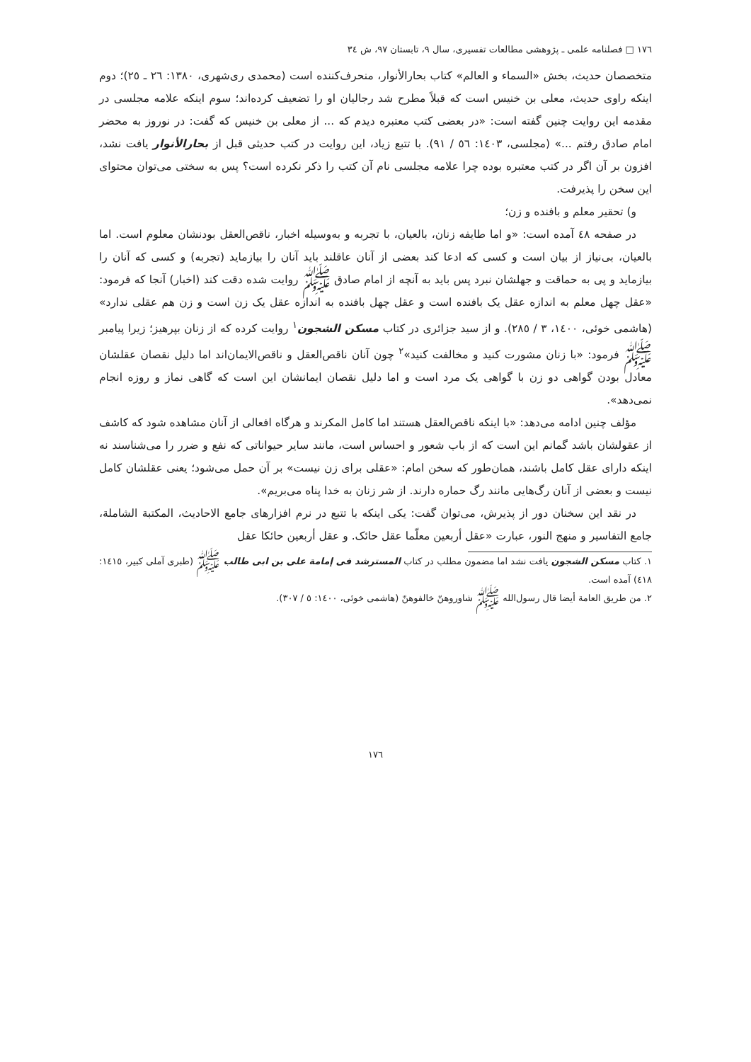١٧٦ □ فصلنامه علمی ـ پژوهشی مطالعات تفسیری، سال ٩، تابستان ٩٧، ش ٣٤
متخصصان حدیث، بخش «السماء و العالم» کتاب بحارالأنوار، منحرف‌کننده است (محمدی ری‌شهری، ١٣٨٠: ٢٦ ـ ٢٥)؛ دوم اینکه راوی حدیث، معلی بن خنیس است که قبلاً مطرح شد رجالیان او را تضعیف کرده‌اند؛ سوم اینکه علامه مجلسی در مقدمه این روایت چنین گفته است: «در بعضی کتب معتبره دیدم که ... از معلی بن خنیس که گفت: در نوروز به محضر امام صادق رفتم ...» (مجلسی، ١٤٠٣: ٥٦ / ٩١). با تتبع زیاد، این روایت در کتب حدیثی قبل از بحارالأنوار یافت نشد، افزون بر آن اگر در کتب معتبره بوده چرا علامه مجلسی نام آن کتب را ذکر نکرده است؟ پس به سختی می‌توان محتوای این سخن را پذیرفت.
و) تحقیر معلم و بافنده و زن؛
در صفحه ٤٨ آمده است: «و اما طایفه زنان، بالعیان، با تجربه و به‌وسیله اخبار، ناقص‌العقل بودنشان معلوم است. اما بالعیان، بی‌نیاز از بیان است و کسی که ادعا کند بعضی از آنان عاقلند باید آنان را بیازماید (تجربه) و کسی که آنان را بیازماید و پی به حماقت و جهلشان نبرد پس باید به آنچه از امام صادق ﷺ روایت شده دقت کند (اخبار) آنجا که فرمود: «عقل چهل معلم به اندازه عقل یک بافنده است و عقل چهل بافنده به اندازه عقل یک زن است و زن هم عقلی ندارد» (هاشمی خوئی، ١٤٠٠، ٣ / ٢٨٥). و از سید جزائری در کتاب مسکن الشجون<sup>١</sup> روایت کرده که از زنان بپرهیز؛ زیرا پیامبر ﷺ فرمود: «با زنان مشورت کنید و مخالفت کنید»<sup>٢</sup> چون آنان ناقص‌العقل و ناقص‌الایمان‌اند اما دلیل نقصان عقلشان معادل بودن گواهی دو زن با گواهی یک مرد است و اما دلیل نقصان ایمانشان این است که گاهی نماز و روزه انجام نمی‌دهد».
مؤلف چنین ادامه می‌دهد: «با اینکه ناقص‌العقل هستند اما کامل المکرند و هرگاه افعالی از آنان مشاهده شود که کاشف از عقولشان باشد گمانم این است که از باب شعور و احساس است، مانند سایر حیواناتی که نفع و ضرر را می‌شناسند نه اینکه دارای عقل کامل باشند، همان‌طور که سخن امام: «عقلی برای زن نیست» بر آن حمل می‌شود؛ یعنی عقلشان کامل نیست و بعضی از آنان رگ‌هایی مانند رگ حماره دارند. از شر زنان به خدا پناه می‌بریم».
در نقد این سخنان دور از پذیرش، می‌توان گفت: یکی اینکه با تتبع در نرم افزارهای جامع الاحادیث، المکتبة الشاملة، جامع التفاسیر و منهج النور، عبارت «عقل أربعین معلّما عقل حائک. و عقل أربعین حائکا عقل
١. کتاب مسکن الشجون یافت نشد اما مضمون مطلب در کتاب المسترشد فی إمامة علی بن ابی طالب ﷺ (طبری آملی کبیر، ١٤١٥: ٤١٨) آمده است.
٢. من طریق العامة أیضا قال رسول‌الله ﷺ شاوروهنّ خالفوهنّ (هاشمی خوئی، ١٤٠٠: ٥ / ٣٠٧).
١٧٦